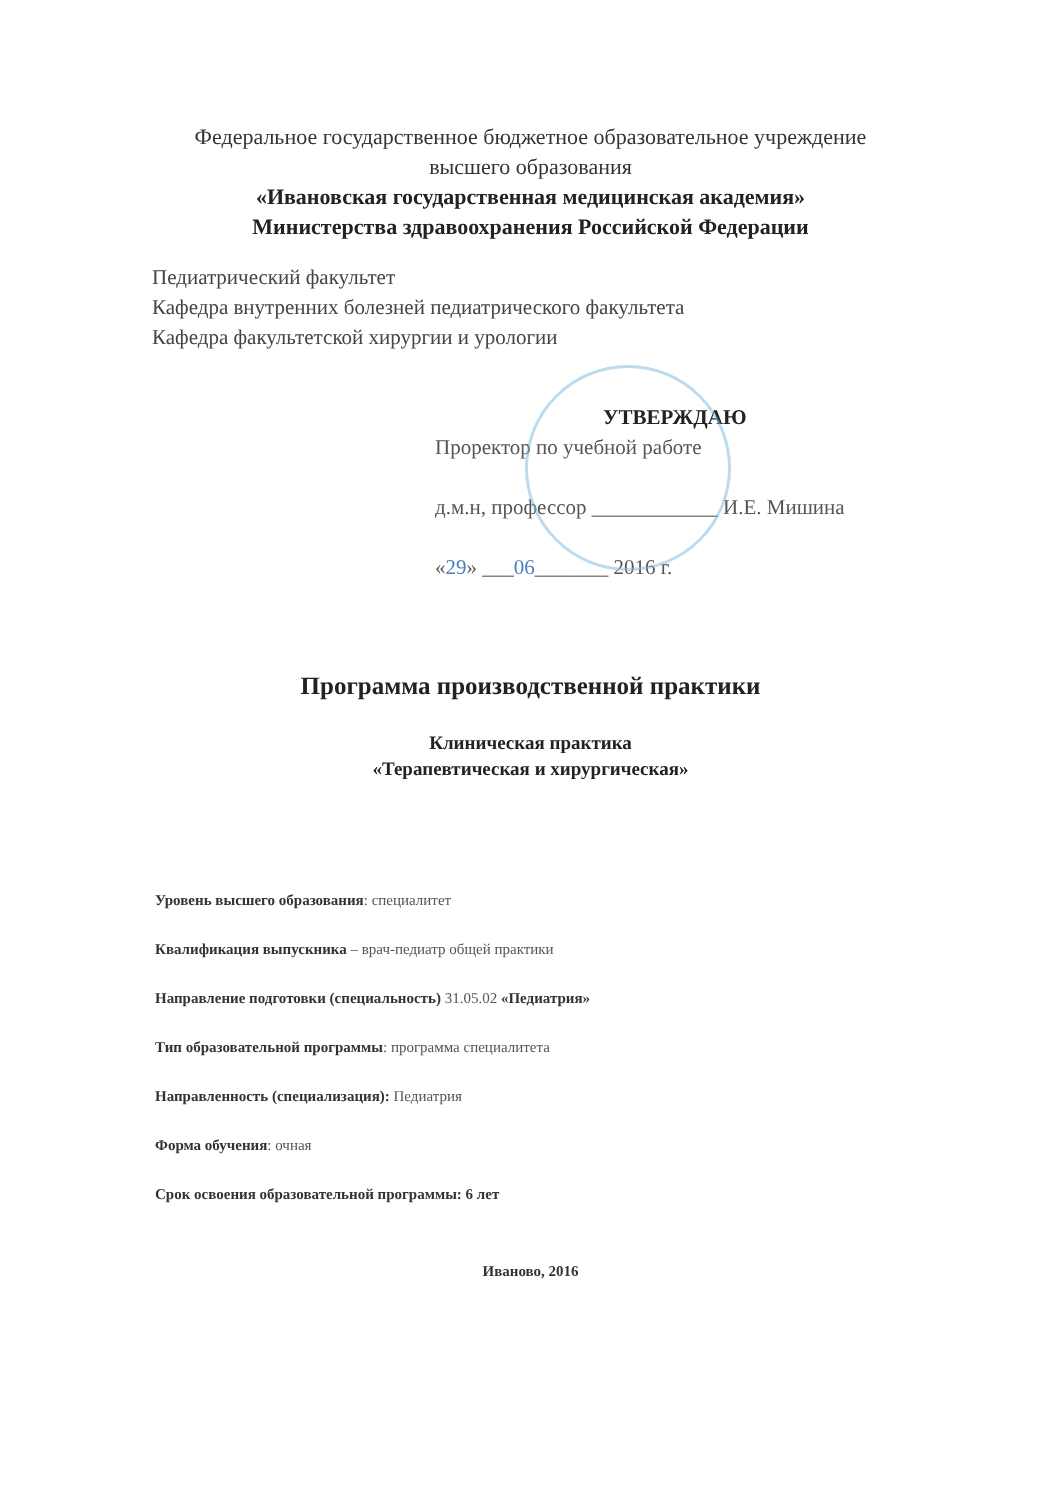Федеральное государственное бюджетное образовательное учреждение
высшего образования
«Ивановская государственная медицинская академия»
Министерства здравоохранения Российской Федерации
Педиатрический факультет
Кафедра внутренних болезней педиатрического факультета
Кафедра факультетской хирургии и урологии
УТВЕРЖДАЮ
Проректор по учебной работе
д.м.н, профессор ____________ И.Е. Мишина
«29» ___06_______ 2016 г.
Программа производственной практики
Клиническая практика
«Терапевтическая и хирургическая»
Уровень высшего образования: специалитет
Квалификация выпускника – врач-педиатр общей практики
Направление подготовки (специальность) 31.05.02 «Педиатрия»
Тип образовательной программы: программа специалитета
Направленность (специализация): Педиатрия
Форма обучения: очная
Срок освоения образовательной программы: 6 лет
Иваново, 2016